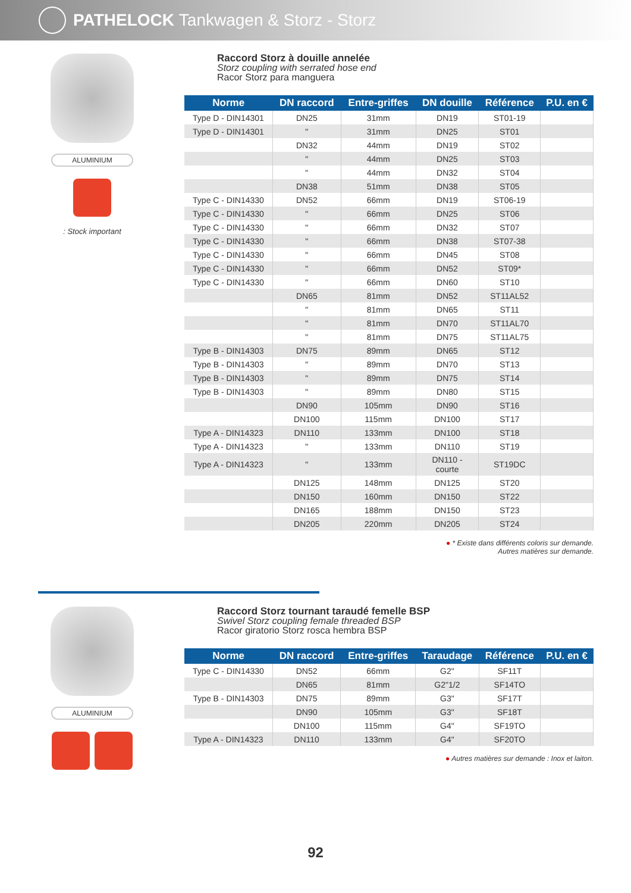PATHELOCK Tankwagen & Storz - Storz
ALUMINIUM
: Stock important
Raccord Storz à douille annelée
Storz coupling with serrated hose end
Racor Storz para manguera
| Norme | DN raccord | Entre-griffes | DN douille | Référence | P.U. en € |
| --- | --- | --- | --- | --- | --- |
| Type D - DIN14301 | DN25 | 31mm | DN19 | ST01-19 | |
| Type D - DIN14301 | " | 31mm | DN25 | ST01 | |
| | DN32 | 44mm | DN19 | ST02 | |
| | " | 44mm | DN25 | ST03 | |
| | " | 44mm | DN32 | ST04 | |
| | DN38 | 51mm | DN38 | ST05 | |
| Type C - DIN14330 | DN52 | 66mm | DN19 | ST06-19 | |
| Type C - DIN14330 | " | 66mm | DN25 | ST06 | |
| Type C - DIN14330 | " | 66mm | DN32 | ST07 | |
| Type C - DIN14330 | " | 66mm | DN38 | ST07-38 | |
| Type C - DIN14330 | " | 66mm | DN45 | ST08 | |
| Type C - DIN14330 | " | 66mm | DN52 | ST09* | |
| Type C - DIN14330 | " | 66mm | DN60 | ST10 | |
| | DN65 | 81mm | DN52 | ST11AL52 | |
| | " | 81mm | DN65 | ST11 | |
| | " | 81mm | DN70 | ST11AL70 | |
| | " | 81mm | DN75 | ST11AL75 | |
| Type B - DIN14303 | DN75 | 89mm | DN65 | ST12 | |
| Type B - DIN14303 | " | 89mm | DN70 | ST13 | |
| Type B - DIN14303 | " | 89mm | DN75 | ST14 | |
| Type B - DIN14303 | " | 89mm | DN80 | ST15 | |
| | DN90 | 105mm | DN90 | ST16 | |
| | DN100 | 115mm | DN100 | ST17 | |
| Type A - DIN14323 | DN110 | 133mm | DN100 | ST18 | |
| Type A - DIN14323 | " | 133mm | DN110 | ST19 | |
| Type A - DIN14323 | " | 133mm | DN110 - courte | ST19DC | |
| | DN125 | 148mm | DN125 | ST20 | |
| | DN150 | 160mm | DN150 | ST22 | |
| | DN165 | 188mm | DN150 | ST23 | |
| | DN205 | 220mm | DN205 | ST24 | |
● * Existe dans différents coloris sur demande.
Autres matières sur demande.
ALUMINIUM
Raccord Storz tournant taraudé femelle BSP
Swivel Storz coupling female threaded BSP
Racor giratorio Storz rosca hembra BSP
| Norme | DN raccord | Entre-griffes | Taraudage | Référence | P.U. en € |
| --- | --- | --- | --- | --- | --- |
| Type C - DIN14330 | DN52 | 66mm | G2" | SF11T | |
| | DN65 | 81mm | G2"1/2 | SF14TO | |
| Type B - DIN14303 | DN75 | 89mm | G3" | SF17T | |
| | DN90 | 105mm | G3" | SF18T | |
| | DN100 | 115mm | G4" | SF19TO | |
| Type A - DIN14323 | DN110 | 133mm | G4" | SF20TO | |
● Autres matières sur demande : Inox et laiton.
92